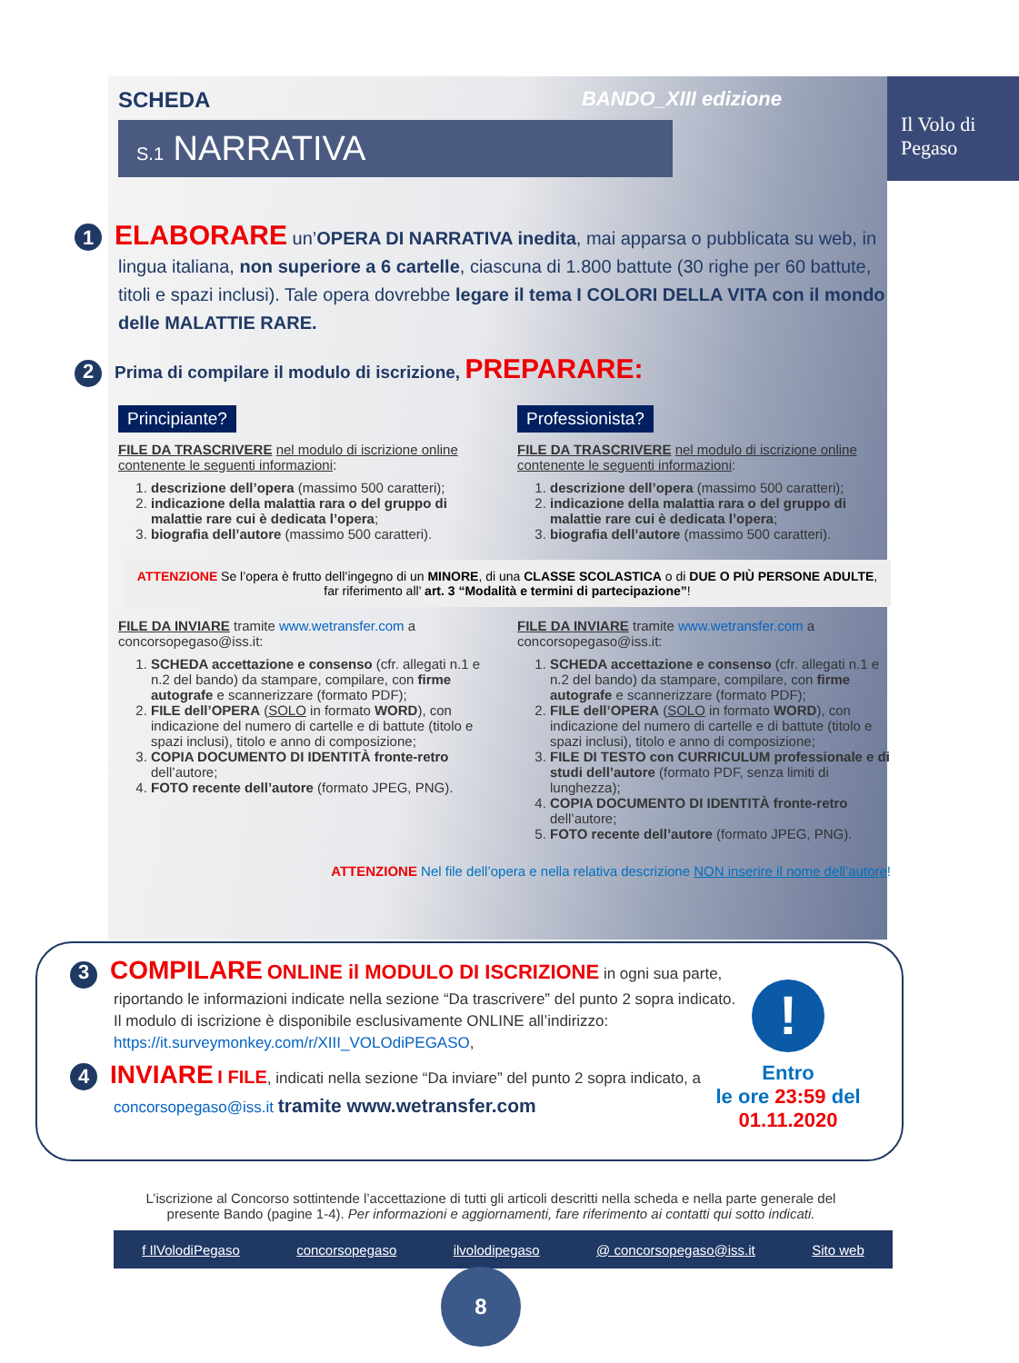Il Volo di Pegaso
SCHEDA BANDO_XIII edizione
S.1 NARRATIVA
1 ELABORARE un’OPERA DI NARRATIVA inedita, mai apparsa o pubblicata su web, in lingua italiana, non superiore a 6 cartelle, ciascuna di 1.800 battute (30 righe per 60 battute, titoli e spazi inclusi). Tale opera dovrebbe legare il tema I COLORI DELLA VITA con il mondo delle MALATTIE RARE.
2 Prima di compilare il modulo di iscrizione, PREPARARE:
Principiante?
FILE DA TRASCRIVERE nel modulo di iscrizione online contenente le seguenti informazioni:
1. descrizione dell’opera (massimo 500 caratteri);
2. indicazione della malattia rara o del gruppo di malattie rare cui è dedicata l’opera;
3. biografia dell’autore (massimo 500 caratteri).
Professionista?
FILE DA TRASCRIVERE nel modulo di iscrizione online contenente le seguenti informazioni:
1. descrizione dell’opera (massimo 500 caratteri);
2. indicazione della malattia rara o del gruppo di malattie rare cui è dedicata l’opera;
3. biografia dell’autore (massimo 500 caratteri).
ATTENZIONE Se l’opera è frutto dell’ingegno di un MINORE, di una CLASSE SCOLASTICA o di DUE O PIÙ PERSONE ADULTE, far riferimento all’ art. 3 “Modalità e termini di partecipazione”!
FILE DA INVIARE tramite www.wetransfer.com a concorsopegaso@iss.it:
1. SCHEDA accettazione e consenso (cfr. allegati n.1 e n.2 del bando) da stampare, compilare, con firme autografe e scannerizzare (formato PDF);
2. FILE dell’OPERA (SOLO in formato WORD), con indicazione del numero di cartelle e di battute (titolo e spazi inclusi), titolo e anno di composizione;
3. COPIA DOCUMENTO DI IDENTITÀ fronte-retro dell’autore;
4. FOTO recente dell’autore (formato JPEG, PNG).
FILE DA INVIARE tramite www.wetransfer.com a concorsopegaso@iss.it:
1. SCHEDA accettazione e consenso (cfr. allegati n.1 e n.2 del bando) da stampare, compilare, con firme autografe e scannerizzare (formato PDF);
2. FILE dell’OPERA (SOLO in formato WORD), con indicazione del numero di cartelle e di battute (titolo e spazi inclusi), titolo e anno di composizione;
3. FILE DI TESTO con CURRICULUM professionale e di studi dell’autore (formato PDF, senza limiti di lunghezza);
4. COPIA DOCUMENTO DI IDENTITÀ fronte-retro dell’autore;
5. FOTO recente dell’autore (formato JPEG, PNG).
ATTENZIONE Nel file dell’opera e nella relativa descrizione NON inserire il nome dell’autore!
!
Entro
le ore 23:59 del
01.11.2020
3 COMPILARE ONLINE il MODULO DI ISCRIZIONE in ogni sua parte, riportando le informazioni indicate nella sezione “Da trascrivere” del punto 2 sopra indicato.
Il modulo di iscrizione è disponibile esclusivamente ONLINE all’indirizzo: https://it.surveymonkey.com/r/XIII_VOLOdiPEGASO,
4 INVIARE I FILE, indicati nella sezione “Da inviare” del punto 2 sopra indicato, a concorsopegaso@iss.it tramite www.wetransfer.com
L’iscrizione al Concorso sottintende l’accettazione di tutti gli articoli descritti nella scheda e nella parte generale del presente Bando (pagine 1-4). Per informazioni e aggiornamenti, fare riferimento ai contatti qui sotto indicati.
f IlVolodiPegaso concorsopegaso ilvolodipegaso @ concorsopegaso@iss.it Sito web
8